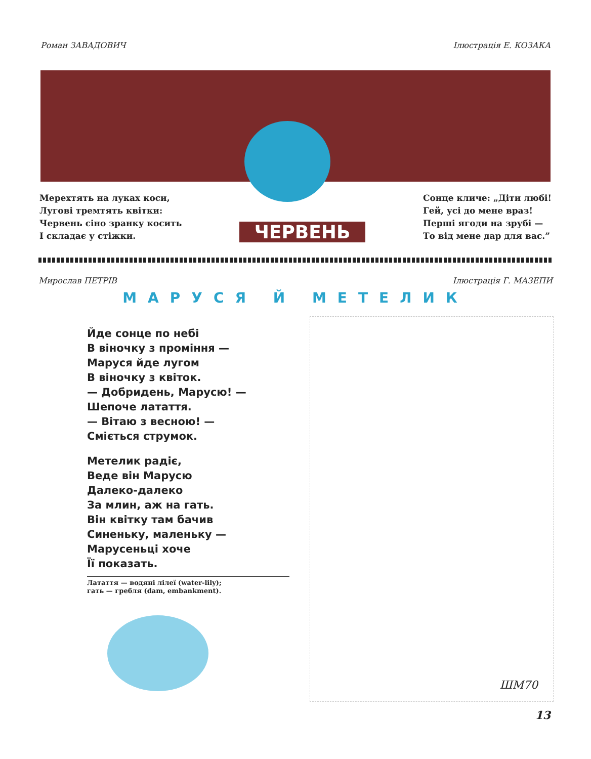Роман ЗАВАДОВИЧ Ілюстрація Е. КОЗАКА
Мерехтять на луках коси,
Лугові тремтять квітки:
Червень сіно зранку косить
І складає у стіжки.
ЧЕРВЕНЬ
Сонце кличе: „Діти любі!
Гей, усі до мене враз!
Перші ягоди на зрубі —
То від мене дар для вас.”
Мирослав ПЕТРІВ Ілюстрація Г. МАЗЕПИ
МАРУСЯ Й МЕТЕЛИК
Йде сонце по небі
В віночку з проміння —
Маруся йде лугом
В віночку з квіток.
— Добридень, Марусю! —
Шепоче латаття.
— Вітаю з весною! —
Сміється струмок.
Метелик радіє,
Веде він Марусю
Далеко-далеко
За млин, аж на гать.
Він квітку там бачив
Синеньку, маленьку —
Марусеньці хоче
Її показать.
Латаття — водяні лілеї (water-lily);
гать — гребля (dam, embankment).
ШМ70
13